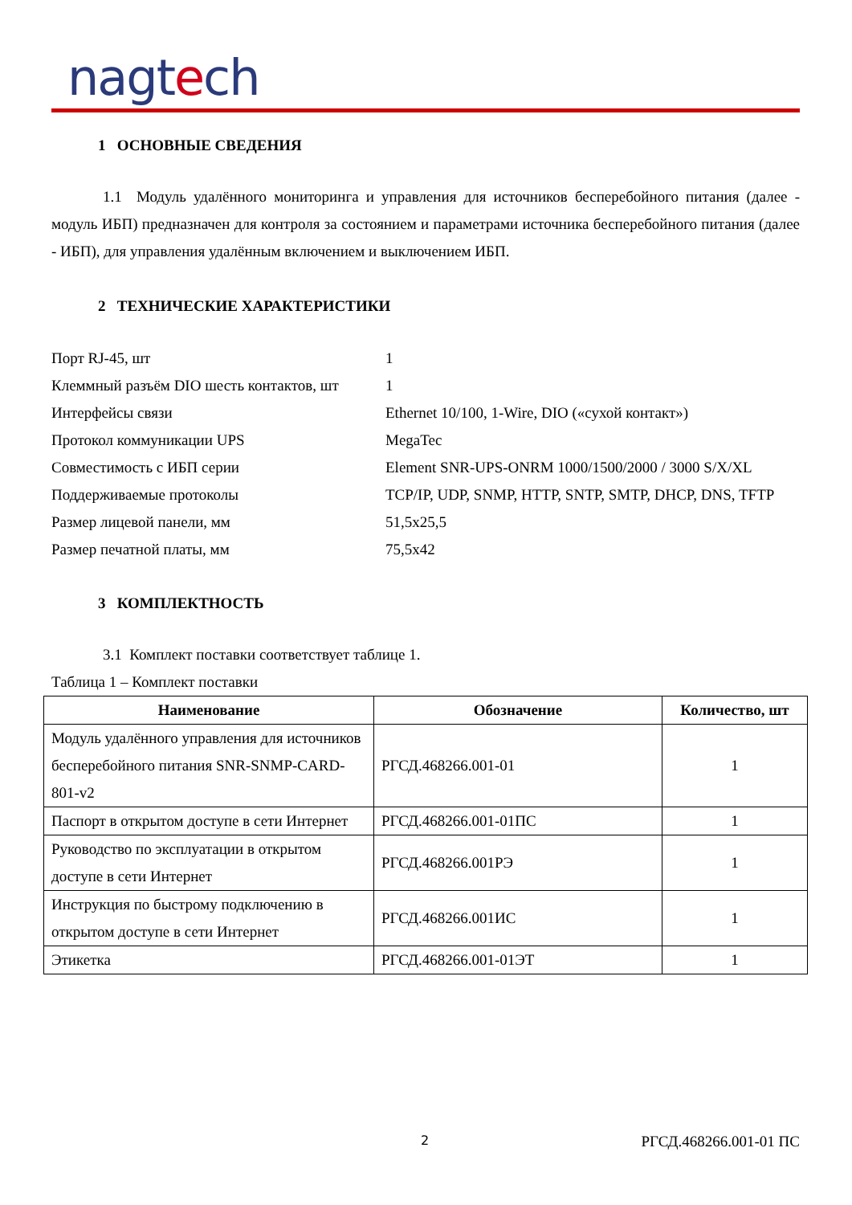nagtech
1 ОСНОВНЫЕ СВЕДЕНИЯ
1.1 Модуль удалённого мониторинга и управления для источников бесперебойного питания (далее - модуль ИБП) предназначен для контроля за состоянием и параметрами источника бесперебойного питания (далее - ИБП), для управления удалённым включением и выключением ИБП.
2 ТЕХНИЧЕСКИЕ ХАРАКТЕРИСТИКИ
| Порт RJ-45, шт | 1 |
| Клеммный разъём DIO шесть контактов, шт | 1 |
| Интерфейсы связи | Ethernet 10/100, 1-Wire, DIO («сухой контакт») |
| Протокол коммуникации UPS | MegaTec |
| Совместимость с ИБП серии | Element SNR-UPS-ONRM 1000/1500/2000 / 3000 S/X/XL |
| Поддерживаемые протоколы | TCP/IP, UDP, SNMP, HTTP, SNTP, SMTP, DHCP, DNS, TFTP |
| Размер лицевой панели, мм | 51,5x25,5 |
| Размер печатной платы, мм | 75,5x42 |
3 КОМПЛЕКТНОСТЬ
3.1 Комплект поставки соответствует таблице 1.
Таблица 1 – Комплект поставки
| Наименование | Обозначение | Количество, шт |
| --- | --- | --- |
| Модуль удалённого управления для источников бесперебойного питания SNR-SNMP-CARD-801-v2 | РГСД.468266.001-01 | 1 |
| Паспорт в открытом доступе в сети Интернет | РГСД.468266.001-01ПС | 1 |
| Руководство по эксплуатации в открытом доступе в сети Интернет | РГСД.468266.001РЭ | 1 |
| Инструкция по быстрому подключению в открытом доступе в сети Интернет | РГСД.468266.001ИС | 1 |
| Этикетка | РГСД.468266.001-01ЭТ | 1 |
2 РГСД.468266.001-01 ПС